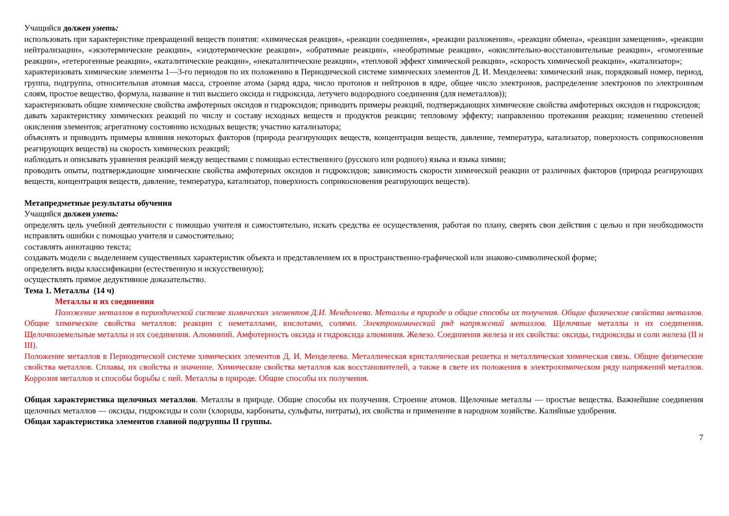Учащийся должен уметь:
использовать при характеристике превращений веществ понятия: «химическая реакция», «реакции соединения», «реакции разложения», «реакции обмена», «реакции замещения», «реакции нейтрализации», «экзотермические реакции», «эндотермические реакции», «обратимые реакции», «необратимые реакции», «окислительно-восстановительные реакции», «гомогенные реакции», «гетерогенные реакции», «каталитические реакции», «некаталитические реакции», «тепловой эффект химической реакции», «скорость химической реакции», «катализатор»;
характеризовать химические элементы 1—3-го периодов по их положению в Периодической системе химических элементов Д. И. Менделеева: химический знак, порядковый номер, период, группа, подгруппа, относительная атомная масса, строение атома (заряд ядра, число протонов и нейтронов в ядре, общее число электронов, распределение электронов по электронным слоям, простое вещество, формула, название и тип высшего оксида и гидроксида, летучего водородного соединения (для неметаллов));
характеризовать общие химические свойства амфотерных оксидов и гидроксидов; приводить примеры реакций, подтверждающих химические свойства амфотерных оксидов и гидроксидов;
давать характеристику химических реакций по числу и составу исходных веществ и продуктов реакции; тепловому эффекту; направлению протекания реакции; изменению степеней окисления элементов; агрегатному состоянию исходных веществ; участию катализатора;
объяснять и приводить примеры влияния некоторых факторов (природа реагирующих веществ, концентрация веществ, давление, температура, катализатор, поверхность соприкосновения реагирующих веществ) на скорость химических реакций;
наблюдать и описывать уравнения реакций между веществами с помощью естественного (русского или родного) языка и языка химии;
проводить опыты, подтверждающие химические свойства амфотерных оксидов и гидроксидов; зависимость скорости химической реакции от различных факторов (природа реагирующих веществ, концентрация веществ, давление, температура, катализатор, поверхность соприкосновения реагирующих веществ).
Метапредметные результаты обучения
Учащийся должен уметь:
определять цель учебной деятельности с помощью учителя и самостоятельно, искать средства ее осуществления, работая по плану, сверять свои действия с целью и при необходимости исправлять ошибки с помощью учителя и самостоятельно;
составлять аннотацию текста;
создавать модели с выделением существенных характеристик объекта и представлением их в пространственно-графической или знаково-символической форме;
определять виды классификации (естественную и искусственную);
осуществлять прямое дедуктивное доказательство.
Тема 1. Металлы (14 ч)
Металлы и их соединения
Положение металлов в периодической системе химических элементов Д.И. Менделеева. Металлы в природе и общие способы их получения. Общие физические свойства металлов. Общие химические свойства металлов: реакции с неметаллами, кислотами, солями. Электрохимический ряд напряжений металлов. Щелочные металлы и их соединения. Щелочноземельные металлы и их соединения. Алюминий. Амфотерность оксида и гидроксида алюминия. Железо. Соединения железа и их свойства: оксиды, гидроксиды и соли железа (II и III).
Положение металлов в Периодической системе химических элементов Д. И. Менделеева. Металлическая кристаллическая решетка и металлическая химическая связь. Общие физические свойства металлов. Сплавы, их свойства и значение. Химические свойства металлов как восстановителей, а также в свете их положения в электрохимическом ряду напряжений металлов. Коррозия металлов и способы борьбы с ней. Металлы в природе. Общие способы их получения.
Общая характеристика щелочных металлов. Металлы в природе. Общие способы их получения. Строение атомов. Щелочные металлы — простые вещества. Важнейшие соединения щелочных металлов — оксиды, гидроксиды и соли (хлориды, карбонаты, сульфаты, нитраты), их свойства и применение в народном хозяйстве. Калийные удобрения.
Общая характеристика элементов главной подгруппы II группы.
7